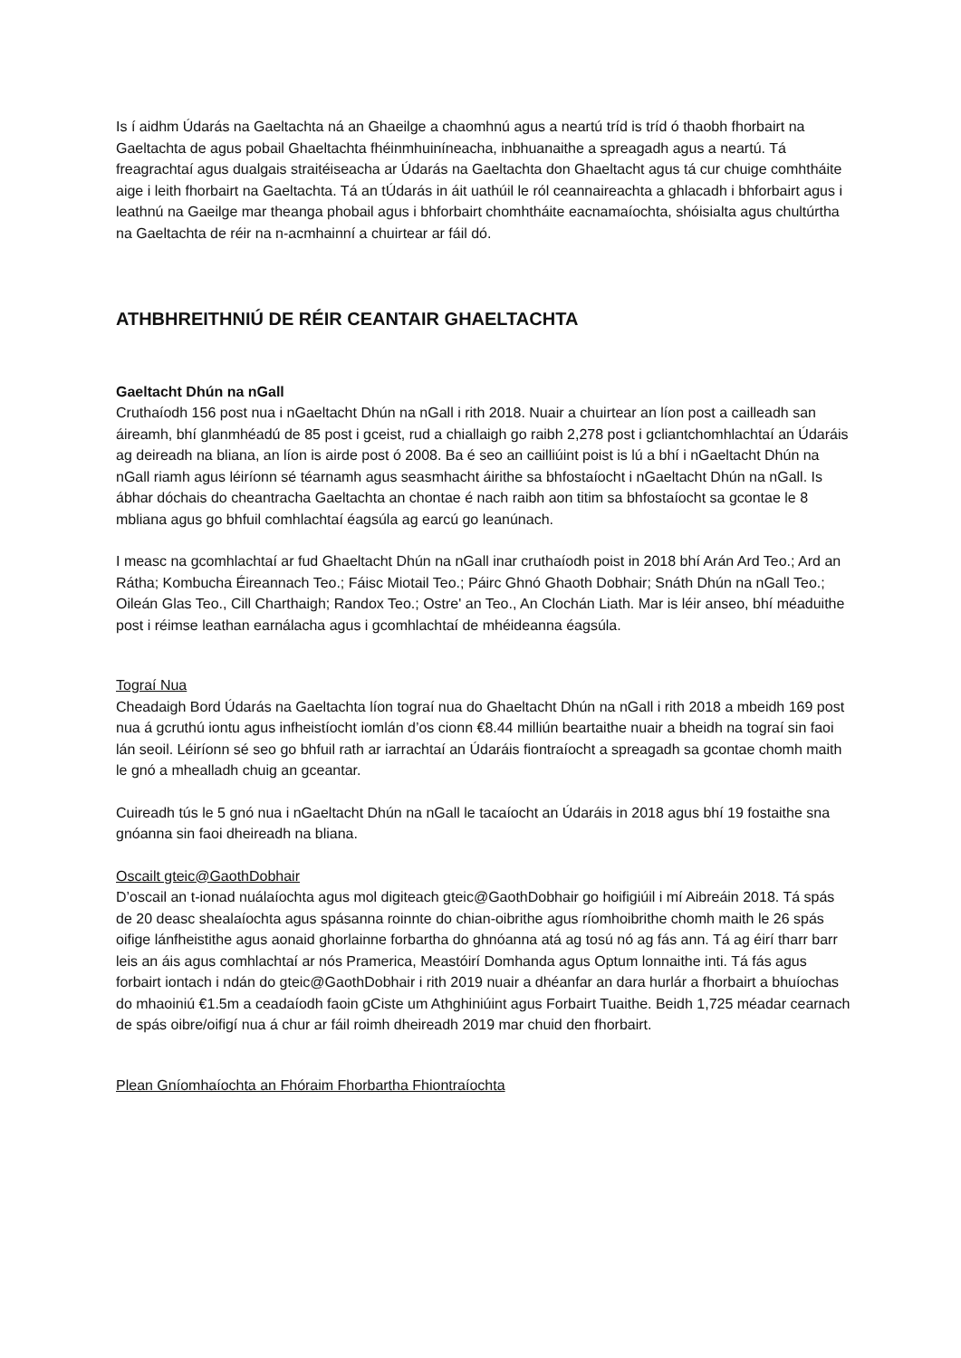Is í aidhm Údarás na Gaeltachta ná an Ghaeilge a chaomhnú agus a neartú tríd is tríd ó thaobh fhorbairt na Gaeltachta de agus pobail Ghaeltachta fhéinmhuiníneacha, inbhuanaithe a spreagadh agus a neartú. Tá freagrachtaí agus dualgais straitéiseacha ar Údarás na Gaeltachta don Ghaeltacht agus tá cur chuige comhtháite aige i leith fhorbairt na Gaeltachta. Tá an tÚdarás in áit uathúil le ról ceannaireachta a ghlacadh i bhforbairt agus i leathnú na Gaeilge mar theanga phobail agus i bhforbairt chomhtháite eacnamaíochta, shóisialta agus chultúrtha na Gaeltachta de réir na n-acmhainní a chuirtear ar fáil dó.
ATHBHREITHNIÚ DE RÉIR CEANTAIR GHAELTACHTA
Gaeltacht Dhún na nGall
Cruthaíodh 156 post nua i nGaeltacht Dhún na nGall i rith 2018. Nuair a chuirtear an líon post a cailleadh san áireamh, bhí glanmhéadú de 85 post i gceist, rud a chiallaigh go raibh 2,278 post i gcliantchomhlachtaí an Údaráis ag deireadh na bliana, an líon is airde post ó 2008. Ba é seo an cailliúint poist is lú a bhí i nGaeltacht Dhún na nGall riamh agus léiríonn sé téarnamh agus seasmhacht áirithe sa bhfostaíocht i nGaeltacht Dhún na nGall. Is ábhar dóchais do cheantracha Gaeltachta an chontae é nach raibh aon titim sa bhfostaíocht sa gcontae le 8 mbliana agus go bhfuil comhlachtaí éagsúla ag earcú go leanúnach.
I measc na gcomhlachtaí ar fud Ghaeltacht Dhún na nGall inar cruthaíodh poist in 2018 bhí Arán Ard Teo.; Ard an Rátha; Kombucha Éireannach Teo.; Fáisc Miotail Teo.; Páirc Ghnó Ghaoth Dobhair; Snáth Dhún na nGall Teo.; Oileán Glas Teo., Cill Charthaigh; Randox Teo.; Ostre' an Teo., An Clochán Liath. Mar is léir anseo, bhí méaduithe post i réimse leathan earnálacha agus i gcomhlachtaí de mhéideanna éagsúla.
Tograí Nua
Cheadaigh Bord Údarás na Gaeltachta líon tograí nua do Ghaeltacht Dhún na nGall i rith 2018 a mbeidh 169 post nua á gcruthú iontu agus infheistíocht iomlán d’os cionn €8.44 milliún beartaithe nuair a bheidh na tograí sin faoi lán seoil. Léiríonn sé seo go bhfuil rath ar iarrachtaí an Údaráis fiontraíocht a spreagadh sa gcontae chomh maith le gnó a mhealladh chuig an gceantar.
Cuireadh tús le 5 gnó nua i nGaeltacht Dhún na nGall le tacaíocht an Údaráis in 2018 agus bhí 19 fostaithe sna gnóanna sin faoi dheireadh na bliana.
Oscailt gteic@GaothDobhair
D’oscail an t-ionad nuálaíochta agus mol digiteach gteic@GaothDobhair go hoifigiúil i mí Aibreáin 2018. Tá spás de 20 deasc shealaíochta agus spásanna roinnte do chian-oibrithe agus ríomhoibrithe chomh maith le 26 spás oifige lánfheistithe agus aonaid ghorlainne forbartha do ghnóanna atá ag tosú nó ag fás ann. Tá ag éirí tharr barr leis an áis agus comhlachtaí ar nós Pramerica, Meastóirí Domhanda agus Optum lonnaithe inti. Tá fás agus forbairt iontach i ndán do gteic@GaothDobhair i rith 2019 nuair a dhéanfar an dara hurlár a fhorbairt a bhuíochas do mhaoiniú €1.5m a ceadaíodh faoin gCiste um Athghiniúint agus Forbairt Tuaithe. Beidh 1,725 méadar cearnach de spás oibre/oifigí nua á chur ar fáil roimh dheireadh 2019 mar chuid den fhorbairt.
Plean Gníomhaíochta an Fhóraim Fhorbartha Fhiontraíochta